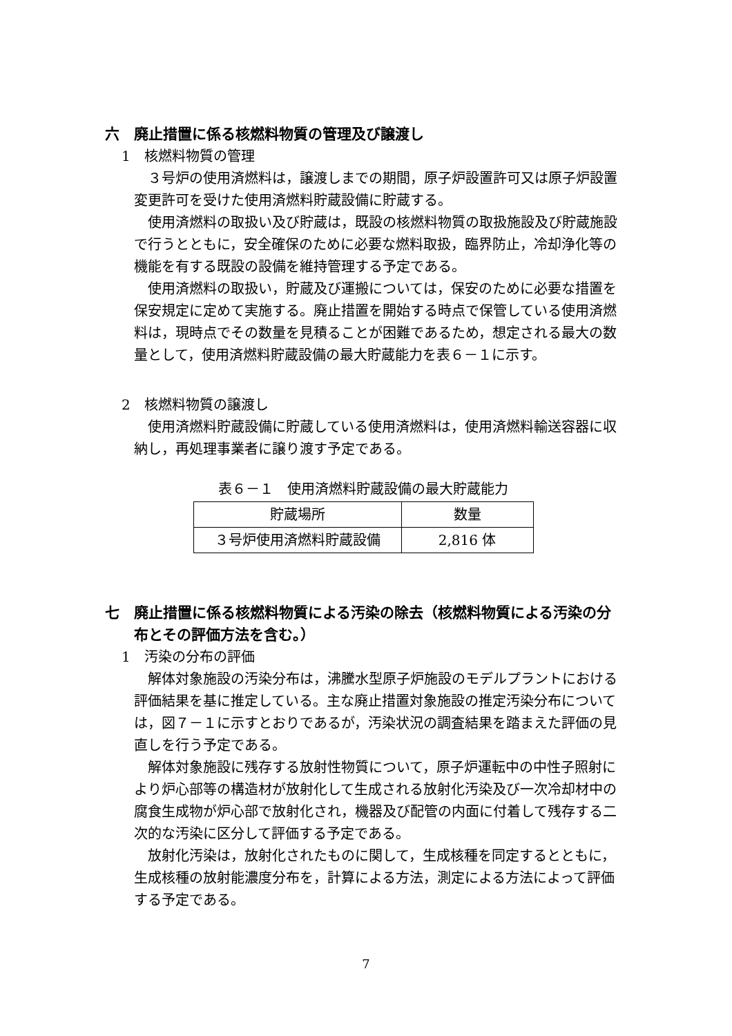六　廃止措置に係る核燃料物質の管理及び譲渡し
1　核燃料物質の管理
３号炉の使用済燃料は，譲渡しまでの期間，原子炉設置許可又は原子炉設置変更許可を受けた使用済燃料貯蔵設備に貯蔵する。
使用済燃料の取扱い及び貯蔵は，既設の核燃料物質の取扱施設及び貯蔵施設で行うとともに，安全確保のために必要な燃料取扱，臨界防止，冷却浄化等の機能を有する既設の設備を維持管理する予定である。
使用済燃料の取扱い，貯蔵及び運搬については，保安のために必要な措置を保安規定に定めて実施する。廃止措置を開始する時点で保管している使用済燃料は，現時点でその数量を見積ることが困難であるため，想定される最大の数量として，使用済燃料貯蔵設備の最大貯蔵能力を表６－１に示す。
2　核燃料物質の譲渡し
使用済燃料貯蔵設備に貯蔵している使用済燃料は，使用済燃料輸送容器に収納し，再処理事業者に譲り渡す予定である。
表６－１　使用済燃料貯蔵設備の最大貯蔵能力
| 貯蔵場所 | 数量 |
| ３号炉使用済燃料貯蔵設備 | 2,816 体 |
七　廃止措置に係る核燃料物質による汚染の除去（核燃料物質による汚染の分布とその評価方法を含む。）
1　汚染の分布の評価
解体対象施設の汚染分布は，沸騰水型原子炉施設のモデルプラントにおける評価結果を基に推定している。主な廃止措置対象施設の推定汚染分布については，図７－１に示すとおりであるが，汚染状況の調査結果を踏まえた評価の見直しを行う予定である。
解体対象施設に残存する放射性物質について，原子炉運転中の中性子照射により炉心部等の構造材が放射化して生成される放射化汚染及び一次冷却材中の腐食生成物が炉心部で放射化され，機器及び配管の内面に付着して残存する二次的な汚染に区分して評価する予定である。
放射化汚染は，放射化されたものに関して，生成核種を同定するとともに，生成核種の放射能濃度分布を，計算による方法，測定による方法によって評価する予定である。
7